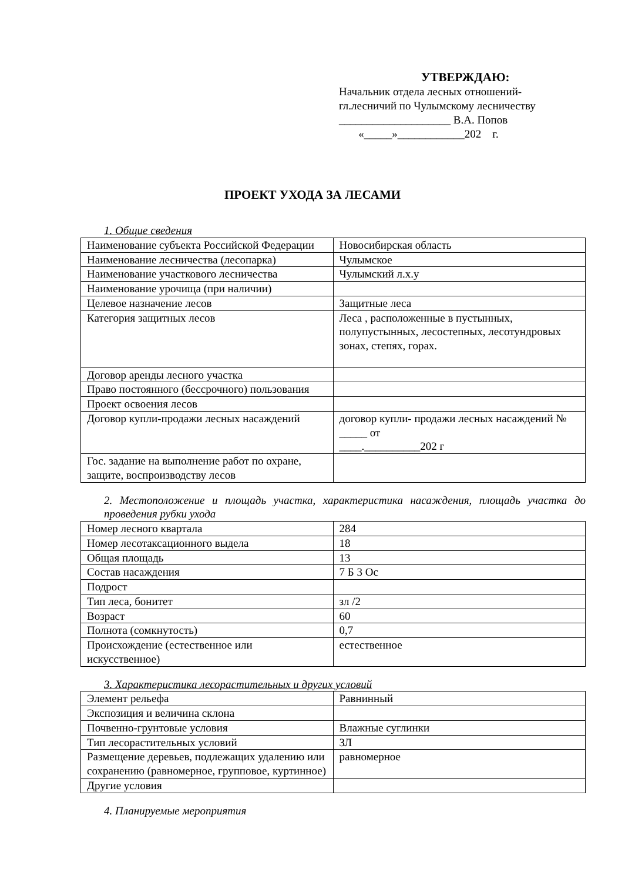УТВЕРЖДАЮ:
Начальник отдела лесных отношений-
гл.лесничий по Чулымскому лесничеству
____________________ В.А. Попов
«_____»____________202 г.
ПРОЕКТ УХОДА ЗА ЛЕСАМИ
1. Общие сведения
| Наименование субъекта Российской Федерации | Новосибирская область |
| Наименование лесничества (лесопарка) | Чулымское |
| Наименование участкового лесничества | Чулымский л.х.у |
| Наименование урочища (при наличии) | |
| Целевое назначение лесов | Защитные леса |
| Категория защитных лесов | Леса , расположенные в пустынных, полупустынных, лесостепных, лесотундровых зонах, степях, горах. |
| Договор аренды лесного участка | |
| Право постоянного (бессрочного) пользования | |
| Проект освоения лесов | |
| Договор купли-продажи лесных насаждений | договор купли- продажи лесных насаждений № _____ от ____.__________202 г |
| Гос. задание на выполнение работ по охране, защите, воспроизводству лесов | |
2. Местоположение и площадь участка, характеристика насаждения, площадь участка до проведения рубки ухода
| Номер лесного квартала | 284 |
| Номер лесотаксационного выдела | 18 |
| Общая площадь | 13 |
| Состав насаждения | 7 Б 3 Ос |
| Подрост | |
| Тип леса, бонитет | зл /2 |
| Возраст | 60 |
| Полнота (сомкнутость) | 0,7 |
| Происхождение (естественное или искусственное) | естественное |
3. Характеристика лесорастительных и других условий
| Элемент рельефа | Равнинный |
| Экспозиция и величина склона | |
| Почвенно-грунтовые условия | Влажные суглинки |
| Тип лесорастительных условий | ЗЛ |
| Размещение деревьев, подлежащих удалению или сохранению (равномерное, групповое, куртинное) | равномерное |
| Другие условия | |
4. Планируемые мероприятия